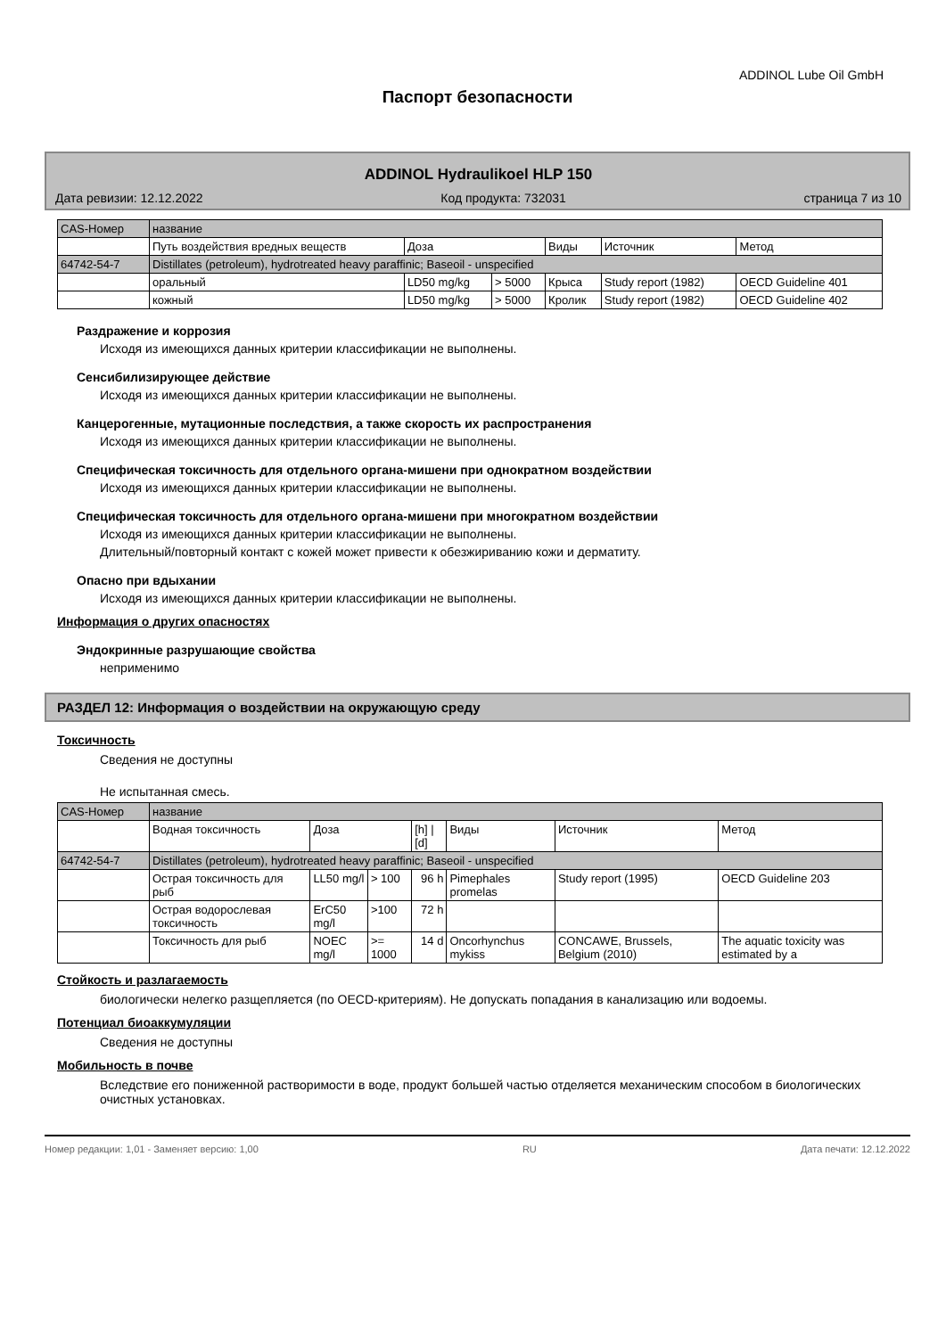ADDINOL Lube Oil GmbH
Паспорт безопасности
ADDINOL Hydraulikoel HLP 150
Дата ревизии: 12.12.2022 Код продукта: 732031 страница 7 из 10
| CAS-Номер | название | | | | | |
| --- | --- | --- | --- | --- | --- | --- |
| | Путь воздействия вредных веществ | Доза | | Виды | Источник | Метод |
| 64742-54-7 | Distillates (petroleum), hydrotreated heavy paraffinic; Baseoil - unspecified | | | | | |
| | оральный | LD50 mg/kg | > 5000 | Крыса | Study report (1982) | OECD Guideline 401 |
| | кожный | LD50 mg/kg | > 5000 | Кролик | Study report (1982) | OECD Guideline 402 |
Раздражение и коррозия
Исходя из имеющихся данных критерии классификации не выполнены.
Сенсибилизирующее действие
Исходя из имеющихся данных критерии классификации не выполнены.
Канцерогенные, мутационные последствия, а также скорость их распространения
Исходя из имеющихся данных критерии классификации не выполнены.
Специфическая токсичность для отдельного органа-мишени при однократном воздействии
Исходя из имеющихся данных критерии классификации не выполнены.
Специфическая токсичность для отдельного органа-мишени при многократном воздействии
Исходя из имеющихся данных критерии классификации не выполнены.
Длительный/повторный контакт с кожей может привести к обезжириванию кожи и дерматиту.
Опасно при вдыхании
Исходя из имеющихся данных критерии классификации не выполнены.
Информация о других опасностях
Эндокринные разрушающие свойства
неприменимо
РАЗДЕЛ 12: Информация о воздействии на окружающую среду
Токсичность
Сведения не доступны
Не испытанная смесь.
| CAS-Номер | название | | | | | | |
| --- | --- | --- | --- | --- | --- | --- | --- |
| | Водная токсичность | Доза | | [h] / [d] | Виды | Источник | Метод |
| 64742-54-7 | Distillates (petroleum), hydrotreated heavy paraffinic; Baseoil - unspecified | | | | | | |
| | Острая токсичность для рыб | LL50 mg/l | > 100 | 96 h | Pimephales promelas | Study report (1995) | OECD Guideline 203 |
| | Острая водорослевая токсичность | ErC50 mg/l | >100 | 72 h | | | |
| | Токсичность для рыб | NOEC mg/l | >= 1000 | 14 d | Oncorhynchus mykiss | CONCAWE, Brussels, Belgium (2010) | The aquatic toxicity was estimated by a |
Стойкость и разлагаемость
биологически нелегко разщепляется (по OECD-критериям). Не допускать попадания в канализацию или водоемы.
Потенциал биоаккумуляции
Сведения не доступны
Мобильность в почве
Вследствие его пониженной растворимости в воде, продукт большей частью отделяется механическим способом в биологических очистных установках.
Номер редакции: 1,01 - Заменяет версию: 1,00 RU Дата печати: 12.12.2022